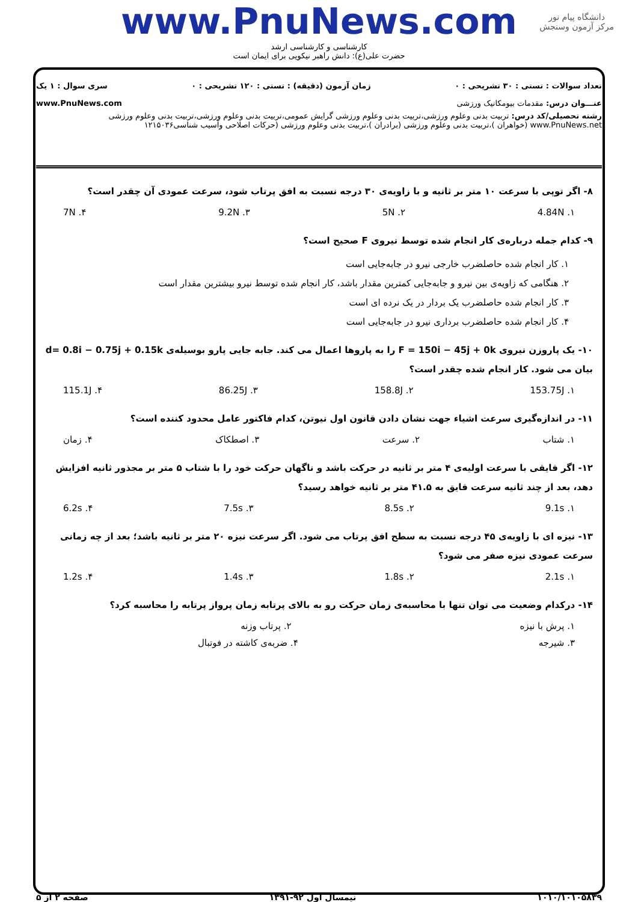دانشگاه پیام نور
مرکز آزمون وسنجش
www.PnuNews.com
کارشناسی و کارشناسی ارشد
حضرت علی(ع): دانش راهبر نیکویی برای ایمان است
تعداد سوالات : تستی : ۳۰ تشریحی : ۰ زمان آزمون (دقیقه) : تستی : ۱۲۰ تشریحی : ۰ سری سوال : ۱ یک
عنـــوان درس: مقدمات بیومکانیک ورزشی www.PnuNews.com
رشته تحصیلی/کد درس: تربیت بدنی وعلوم ورزشی،تربیت بدنی وعلوم ورزشی گرایش عمومی،تربیت بدنی وعلوم ورزشی،تربیت بدنی وعلوم ورزشی www.PnuNews.net (خواهران )،تربیت بدنی وعلوم ورزشی (برادران )،تربیت بدنی وعلوم ورزشی (حرکات اصلاحی وآسیب شناسی۱۲۱۵۰۳۶
۸- اگر توپی با سرعت ۱۰ متر بر ثانیه و با زاویه‌ی ۳۰ درجه نسبت به افق پرتاب شود، سرعت عمودی آن چقدر است؟
۱. 4.84N ۲. 5N ۳. 9.2N ۴. 7N
۹- کدام جمله درباره‌ی کار انجام شده توسط نیروی F صحیح است؟
۱. کار انجام شده حاصلضرب خارجی نیرو در جابه‌جایی است
۲. هنگامی که زاویه‌ی بین نیرو و جابه‌جایی کمترین مقدار باشد، کار انجام شده توسط نیرو بیشترین مقدار است
۳. کار انجام شده حاصلضرب یک بردار در یک نرده ای است
۴. کار انجام شده حاصلضرب برداری نیرو در جابه‌جایی است
۱۰- یک پاروزن نیروی F = 150i − 45j + 0k را به پاروها اعمال می کند. جابه جایی پارو بوسیله‌ی d= 0.8i − 0.75j + 0.15k بیان می شود. کار انجام شده چقدر است؟
۱. 153.75J ۲. 158.8J ۳. 86.25J ۴. 115.1J
۱۱- در اندازه‌گیری سرعت اشیاء جهت نشان دادن قانون اول نیوتن، کدام فاکتور عامل محدود کننده است؟
۱. شتاب ۲. سرعت ۳. اصطکاک ۴. زمان
۱۲- اگر قایقی با سرعت اولیه‌ی ۴ متر بر ثانیه در حرکت باشد و ناگهان حرکت خود را با شتاب ۵ متر بر مجذور ثانیه افزایش دهد، بعد از چند ثانیه سرعت قایق به ۴۱.۵ متر بر ثانیه خواهد رسید؟
۱. 9.1s ۲. 8.5s ۳. 7.5s ۴. 6.2s
۱۳- نیزه ای با زاویه‌ی ۴۵ درجه نسبت به سطح افق پرتاب می شود. اگر سرعت نیزه ۲۰ متر بر ثانیه باشد؛ بعد از چه زمانی سرعت عمودی نیزه صفر می شود؟
۱. 2.1s ۲. 1.8s ۳. 1.4s ۴. 1.2s
۱۴- درکدام وضعیت می توان تنها با محاسبه‌ی زمان حرکت رو به بالای پرتابه زمان پرواز پرتابه را محاسبه کرد؟
۱. پرش با نیزه ۲. پرتاب وزنه
۳. شیرجه ۴. ضربه‌ی کاشته در فوتبال
۱۰۱۰/۱۰۱۰۵۸۳۹ نیمسال اول ۹۲-۱۳۹۱ صفحه ۲ از ۵